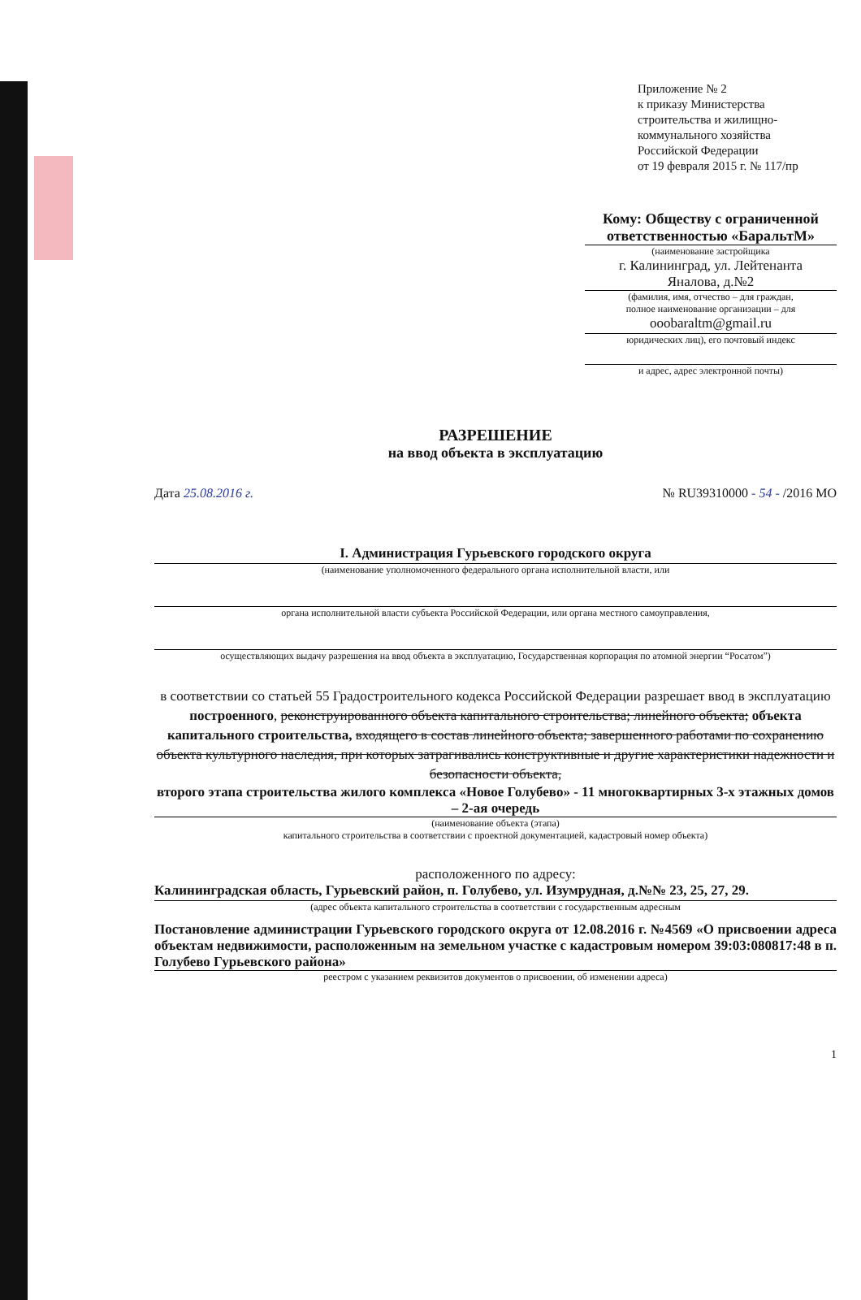Приложение № 2
к приказу Министерства
строительства и жилищно-
коммунального хозяйства
Российской Федерации
от 19 февраля 2015 г. № 117/пр
Кому: Обществу с ограниченной
ответственностью «БаральтМ»
(наименование застройщика
г. Калининград, ул. Лейтенанта
Яналова, д.№2
(фамилия, имя, отчество – для граждан,
полное наименование организации – для
ooobaraltm@gmail.ru
юридических лиц), его почтовый индекс
и адрес, адрес электронной почты)
РАЗРЕШЕНИЕ
на ввод объекта в эксплуатацию
Дата 25.08.2016 г. № RU39310000 - 54 - /2016 МО
I. Администрация Гурьевского городского округа
(наименование уполномоченного федерального органа исполнительной власти, или
органа исполнительной власти субъекта Российской Федерации, или органа местного самоуправления,
осуществляющих выдачу разрешения на ввод объекта в эксплуатацию, Государственная корпорация по атомной энергии “Росатом”)
в соответствии со статьей 55 Градостроительного кодекса Российской Федерации разрешает ввод в эксплуатацию построенного, реконструированного объекта капитального строительства; линейного объекта; объекта капитального строительства, входящего в состав линейного объекта; завершенного работами по сохранению объекта культурного наследия, при которых затрагивались конструктивные и другие характеристики надежности и безопасности объекта,
второго этапа строительства жилого комплекса «Новое Голубево» - 11 многоквартирных 3-х этажных домов – 2-ая очередь
(наименование объекта (этапа)
капитального строительства в соответствии с проектной документацией, кадастровый номер объекта)
расположенного по адресу:
Калининградская область, Гурьевский район, п. Голубево, ул. Изумрудная, д.№№ 23, 25, 27, 29.
(адрес объекта капитального строительства в соответствии с государственным адресным
Постановление администрации Гурьевского городского округа от 12.08.2016 г. №4569 «О присвоении адреса объектам недвижимости, расположенным на земельном участке с кадастровым номером 39:03:080817:48 в п. Голубево Гурьевского района»
реестром с указанием реквизитов документов о присвоении, об изменении адреса)
1